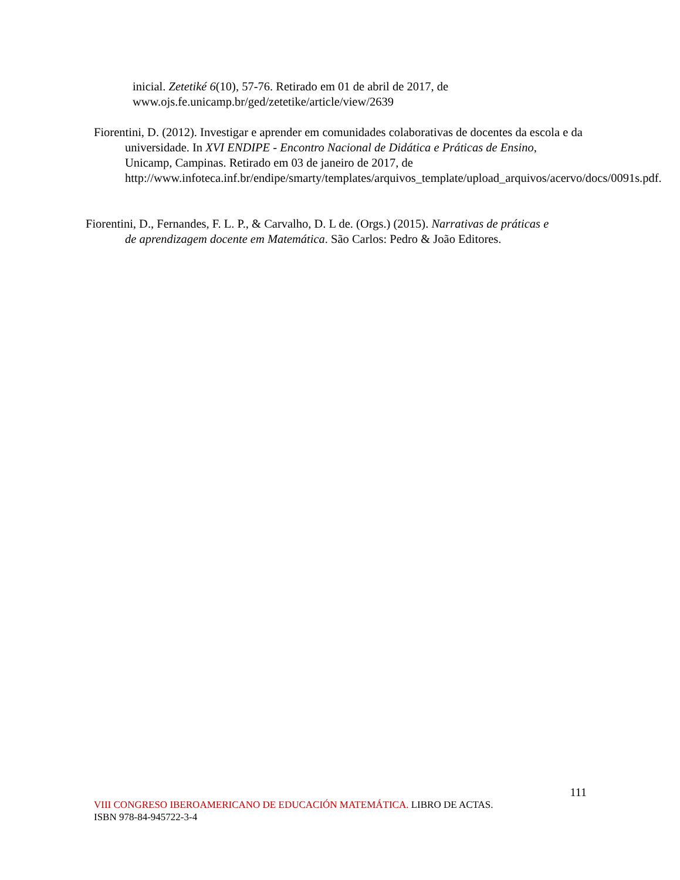inicial. Zetetiké 6(10), 57-76. Retirado em 01 de abril de 2017, de www.ojs.fe.unicamp.br/ged/zetetike/article/view/2639
Fiorentini, D. (2012). Investigar e aprender em comunidades colaborativas de docentes da escola e da universidade. In XVI ENDIPE - Encontro Nacional de Didática e Práticas de Ensino, Unicamp, Campinas. Retirado em 03 de janeiro de 2017, de http://www.infoteca.inf.br/endipe/smarty/templates/arquivos_template/upload_arquivos/acervo/docs/0091s.pdf.
Fiorentini, D., Fernandes, F. L. P., & Carvalho, D. L de. (Orgs.) (2015). Narrativas de práticas e de aprendizagem docente em Matemática. São Carlos: Pedro & João Editores.
111
VIII CONGRESO IBEROAMERICANO DE EDUCACIÓN MATEMÁTICA. LIBRO DE ACTAS.
ISBN 978-84-945722-3-4